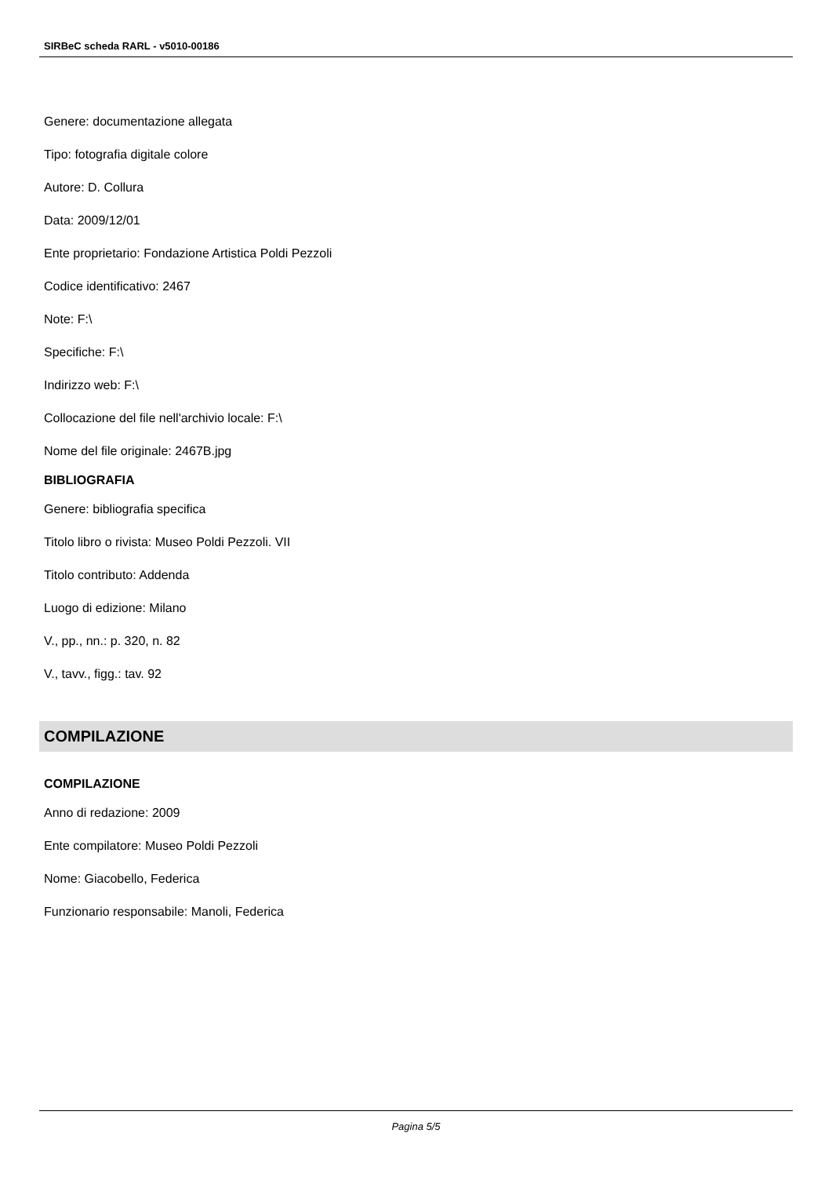SIRBeC scheda RARL - v5010-00186
Genere: documentazione allegata
Tipo: fotografia digitale colore
Autore: D. Collura
Data: 2009/12/01
Ente proprietario: Fondazione Artistica Poldi Pezzoli
Codice identificativo: 2467
Note: F:\
Specifiche: F:\
Indirizzo web: F:\
Collocazione del file nell'archivio locale: F:\
Nome del file originale: 2467B.jpg
BIBLIOGRAFIA
Genere: bibliografia specifica
Titolo libro o rivista: Museo Poldi Pezzoli. VII
Titolo contributo: Addenda
Luogo di edizione: Milano
V., pp., nn.: p. 320, n. 82
V., tavv., figg.: tav. 92
COMPILAZIONE
COMPILAZIONE
Anno di redazione: 2009
Ente compilatore: Museo Poldi Pezzoli
Nome: Giacobello, Federica
Funzionario responsabile: Manoli, Federica
Pagina 5/5